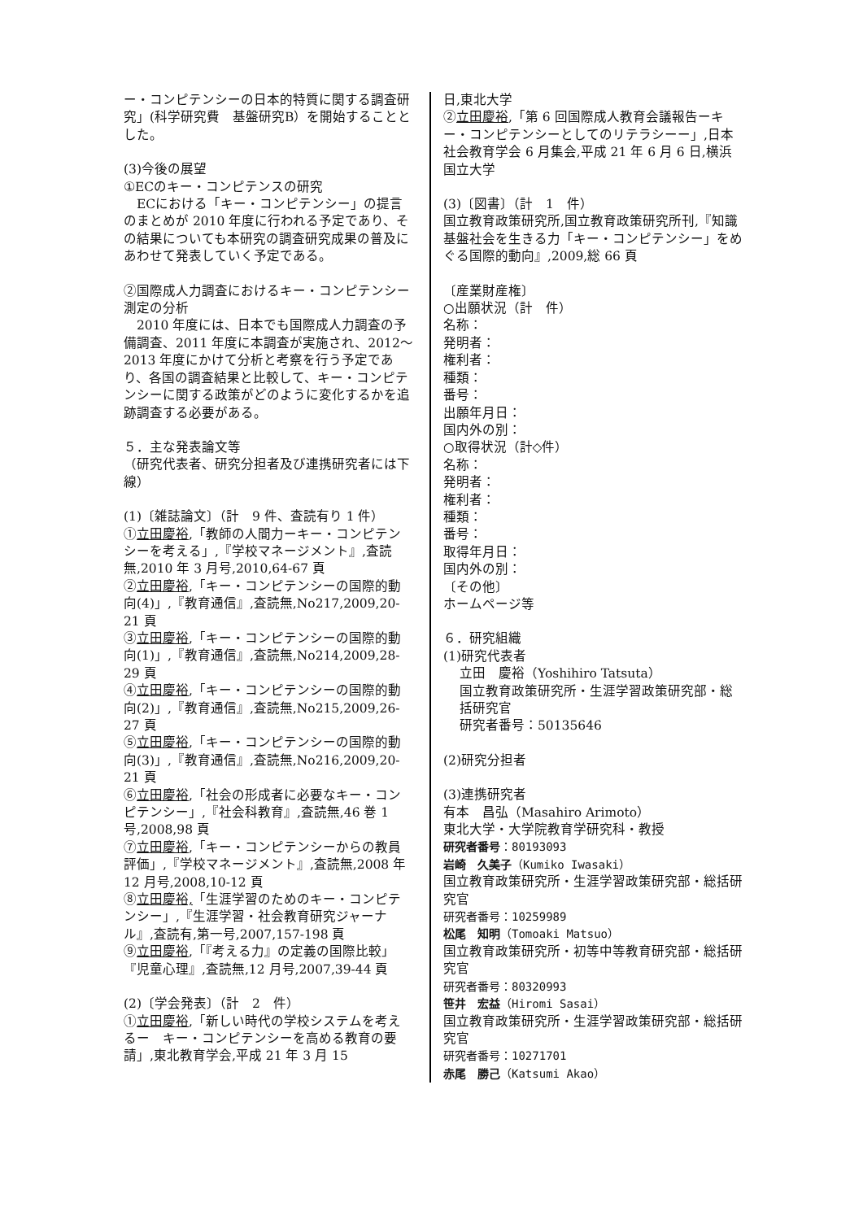ー・コンピテンシーの日本的特質に関する調査研究」(科学研究費　基盤研究B）を開始することとした。
(3)今後の展望
①ECのキー・コンピテンスの研究
　ECにおける「キー・コンピテンシー」の提言のまとめが 2010 年度に行われる予定であり、その結果についても本研究の調査研究成果の普及にあわせて発表していく予定である。
②国際成人力調査におけるキー・コンピテンシー測定の分析
　2010 年度には、日本でも国際成人力調査の予備調査、2011 年度に本調査が実施され、2012～2013 年度にかけて分析と考察を行う予定であり、各国の調査結果と比較して、キー・コンピテンシーに関する政策がどのように変化するかを追跡調査する必要がある。
５．主な発表論文等
（研究代表者、研究分担者及び連携研究者には下線）
(1)〔雑誌論文〕（計　9 件、査読有り 1 件）
①立田慶裕,「教師の人間力ーキー・コンピテンシーを考える」,『学校マネージメント』,査読無,2010 年 3 月号,2010,64-67 頁
②立田慶裕,「キー・コンピテンシーの国際的動向(4)」,『教育通信』,査読無,No217,2009,20-21 頁
③立田慶裕,「キー・コンピテンシーの国際的動向(1)」,『教育通信』,査読無,No214,2009,28-29 頁
④立田慶裕,「キー・コンピテンシーの国際的動向(2)」,『教育通信』,査読無,No215,2009,26-27 頁
⑤立田慶裕,「キー・コンピテンシーの国際的動向(3)」,『教育通信』,査読無,No216,2009,20-21 頁
⑥立田慶裕,「社会の形成者に必要なキー・コンピテンシー」,『社会科教育』,査読無,46 巻 1 号,2008,98 頁
⑦立田慶裕,「キー・コンピテンシーからの教員評価」,『学校マネージメント』,査読無,2008 年 12 月号,2008,10-12 頁
⑧立田慶裕,「生涯学習のためのキー・コンピテンシー」,『生涯学習・社会教育研究ジャーナル』,査読有,第一号,2007,157-198 頁
⑨立田慶裕,「『考える力』の定義の国際比較」『児童心理』,査読無,12 月号,2007,39-44 頁
(2)〔学会発表〕（計　2　件）
①立田慶裕,「新しい時代の学校システムを考えるー　キー・コンピテンシーを高める教育の要請」,東北教育学会,平成 21 年 3 月 15
日,東北大学
②立田慶裕,「第 6 回国際成人教育会議報告ーキー・コンピテンシーとしてのリテラシーー」,日本社会教育学会 6 月集会,平成 21 年 6 月 6 日,横浜国立大学
(3)〔図書〕（計　1　件）
国立教育政策研究所,国立教育政策研究所刊,『知識基盤社会を生きる力「キー・コンピテンシー」をめぐる国際的動向』,2009,総 66 頁
〔産業財産権〕
○出願状況（計　件）
名称：
発明者：
権利者：
種類：
番号：
出願年月日：
国内外の別：
○取得状況（計◇件）
名称：
発明者：
権利者：
種類：
番号：
取得年月日：
国内外の別：
〔その他〕
ホームページ等
６．研究組織
(1)研究代表者
立田　慶裕（Yoshihiro Tatsuta）
国立教育政策研究所・生涯学習政策研究部・総括研究官
研究者番号：50135646
(2)研究分担者
(3)連携研究者
有本　昌弘（Masahiro Arimoto）
東北大学・大学院教育学研究科・教授
研究者番号：80193093
岩崎　久美子（Kumiko Iwasaki）
国立教育政策研究所・生涯学習政策研究部・総括研究官
研究者番号：10259989
松尾　知明（Tomoaki Matsuo）
国立教育政策研究所・初等中等教育研究部・総括研究官
研究者番号：80320993
笹井　宏益（Hiromi Sasai）
国立教育政策研究所・生涯学習政策研究部・総括研究官
研究者番号：10271701
赤尾　勝己（Katsumi Akao）